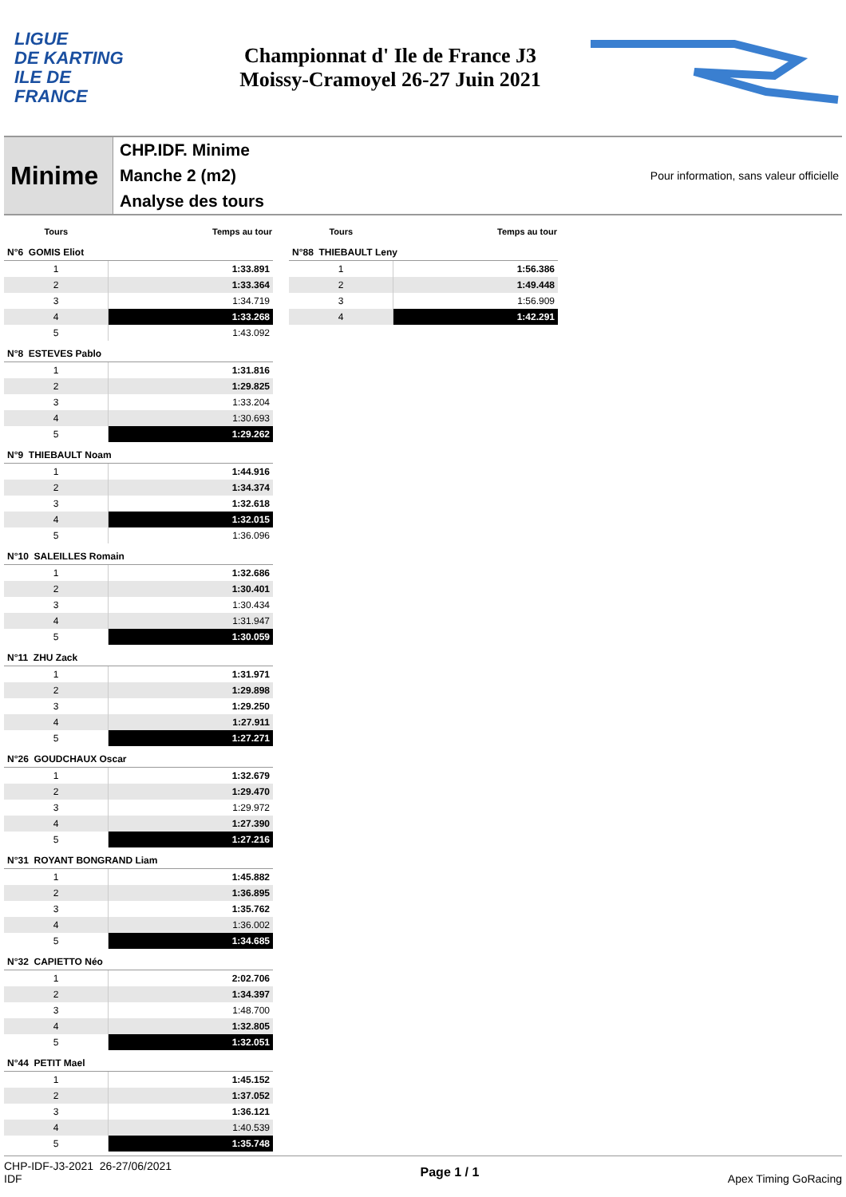LIGUE
DE KARTING
ILE DE
FRANCE
Championnat d' Ile de France J3
Moissy-Cramoyel 26-27 Juin 2021
Minime
CHP.IDF. Minime
Manche 2 (m2)
Analyse des tours
Pour information, sans valeur officielle
| Tours | Temps au tour |
| --- | --- |
| N°6 GOMIS Eliot | |
| 1 | 1:33.891 |
| 2 | 1:33.364 |
| 3 | 1:34.719 |
| 4 | 1:33.268 |
| 5 | 1:43.092 |
| N°8 ESTEVES Pablo | |
| 1 | 1:31.816 |
| 2 | 1:29.825 |
| 3 | 1:33.204 |
| 4 | 1:30.693 |
| 5 | 1:29.262 |
| N°9 THIEBAULT Noam | |
| 1 | 1:44.916 |
| 2 | 1:34.374 |
| 3 | 1:32.618 |
| 4 | 1:32.015 |
| 5 | 1:36.096 |
| N°10 SALEILLES Romain | |
| 1 | 1:32.686 |
| 2 | 1:30.401 |
| 3 | 1:30.434 |
| 4 | 1:31.947 |
| 5 | 1:30.059 |
| N°11 ZHU Zack | |
| 1 | 1:31.971 |
| 2 | 1:29.898 |
| 3 | 1:29.250 |
| 4 | 1:27.911 |
| 5 | 1:27.271 |
| N°26 GOUDCHAUX Oscar | |
| 1 | 1:32.679 |
| 2 | 1:29.470 |
| 3 | 1:29.972 |
| 4 | 1:27.390 |
| 5 | 1:27.216 |
| N°31 ROYANT BONGRAND Liam | |
| 1 | 1:45.882 |
| 2 | 1:36.895 |
| 3 | 1:35.762 |
| 4 | 1:36.002 |
| 5 | 1:34.685 |
| N°32 CAPIETTO Néo | |
| 1 | 2:02.706 |
| 2 | 1:34.397 |
| 3 | 1:48.700 |
| 4 | 1:32.805 |
| 5 | 1:32.051 |
| N°44 PETIT Mael | |
| 1 | 1:45.152 |
| 2 | 1:37.052 |
| 3 | 1:36.121 |
| 4 | 1:40.539 |
| 5 | 1:35.748 |
| Tours | Temps au tour |
| --- | --- |
| N°88 THIEBAULT Leny | |
| 1 | 1:56.386 |
| 2 | 1:49.448 |
| 3 | 1:56.909 |
| 4 | 1:42.291 |
CHP-IDF-J3-2021 26-27/06/2021
IDF
Page 1 / 1 Apex Timing GoRacing